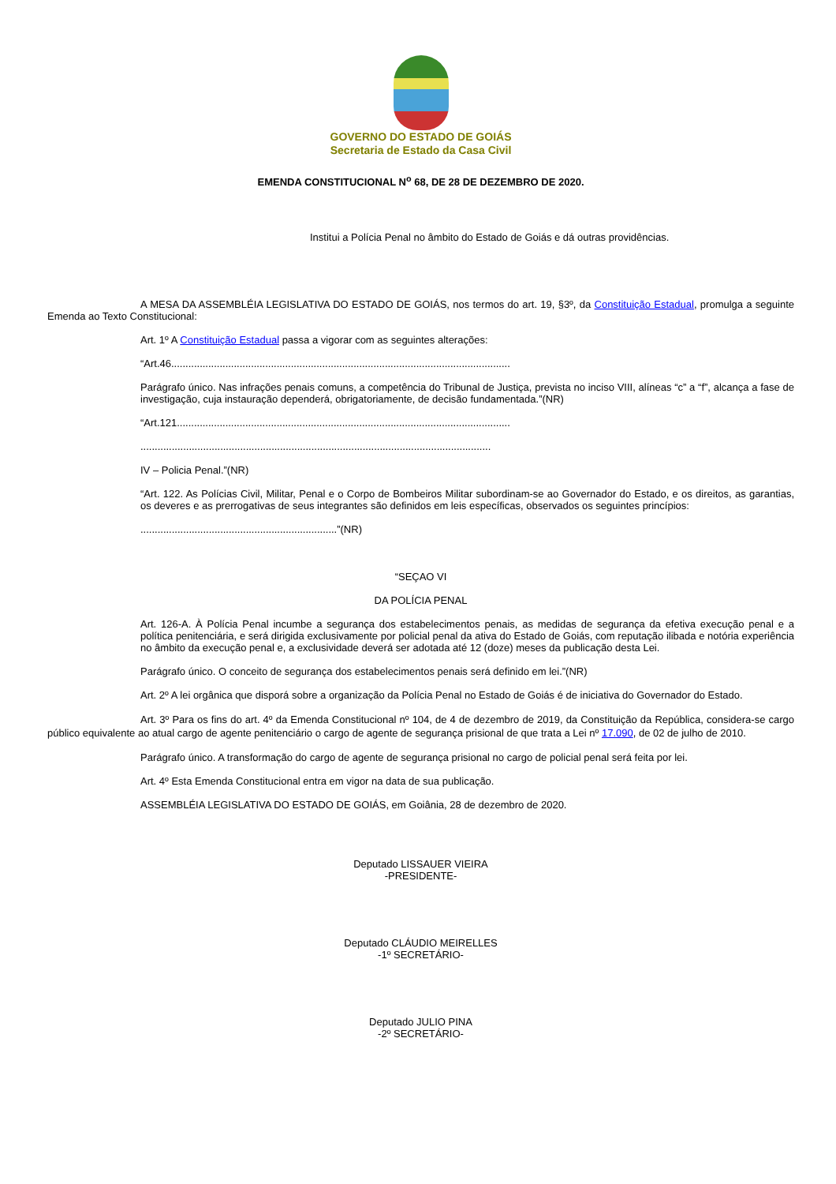GOVERNO DO ESTADO DE GOIÁS
Secretaria de Estado da Casa Civil
EMENDA CONSTITUCIONAL N<sup>o</sup> 68, DE 28 DE DEZEMBRO DE 2020.
Institui a Polícia Penal no âmbito do Estado de Goiás e dá outras providências.
A MESA DA ASSEMBLÉIA LEGISLATIVA DO ESTADO DE GOIÁS, nos termos do art. 19, §3º, da Constituição Estadual, promulga a seguinte Emenda ao Texto Constitucional:
Art. 1º A Constituição Estadual passa a vigorar com as seguintes alterações:
“Art.46.......................................................................................................................
Parágrafo único. Nas infrações penais comuns, a competência do Tribunal de Justiça, prevista no inciso VIII, alíneas “c” a “f”, alcança a fase de investigação, cuja instauração dependerá, obrigatoriamente, de decisão fundamentada.”(NR)
“Art.121.....................................................................................................................
...........................................................................................................................
IV – Policia Penal.”(NR)
“Art. 122. As Polícias Civil, Militar, Penal e o Corpo de Bombeiros Militar subordinam-se ao Governador do Estado, e os direitos, as garantias, os deveres e as prerrogativas de seus integrantes são definidos em leis específicas, observados os seguintes princípios:
.....................................................................”(NR)
“SEÇAO VI
DA POLÍCIA PENAL
Art. 126-A. À Polícia Penal incumbe a segurança dos estabelecimentos penais, as medidas de segurança da efetiva execução penal e a política penitenciária, e será dirigida exclusivamente por policial penal da ativa do Estado de Goiás, com reputação ilibada e notória experiência no âmbito da execução penal e, a exclusividade deverá ser adotada até 12 (doze) meses da publicação desta Lei.
Parágrafo único. O conceito de segurança dos estabelecimentos penais será definido em lei.”(NR)
Art. 2º A lei orgânica que disporá sobre a organização da Polícia Penal no Estado de Goiás é de iniciativa do Governador do Estado.
Art. 3º Para os fins do art. 4º da Emenda Constitucional nº 104, de 4 de dezembro de 2019, da Constituição da República, considera-se cargo público equivalente ao atual cargo de agente penitenciário o cargo de agente de segurança prisional de que trata a Lei nº 17.090, de 02 de julho de 2010.
Parágrafo único. A transformação do cargo de agente de segurança prisional no cargo de policial penal será feita por lei.
Art. 4º Esta Emenda Constitucional entra em vigor na data de sua publicação.
ASSEMBLÉIA LEGISLATIVA DO ESTADO DE GOIÁS, em Goiânia, 28 de dezembro de 2020.
Deputado LISSAUER VIEIRA
-PRESIDENTE-
Deputado CLÁUDIO MEIRELLES
-1º SECRETÁRIO-
Deputado JULIO PINA
-2º SECRETÁRIO-